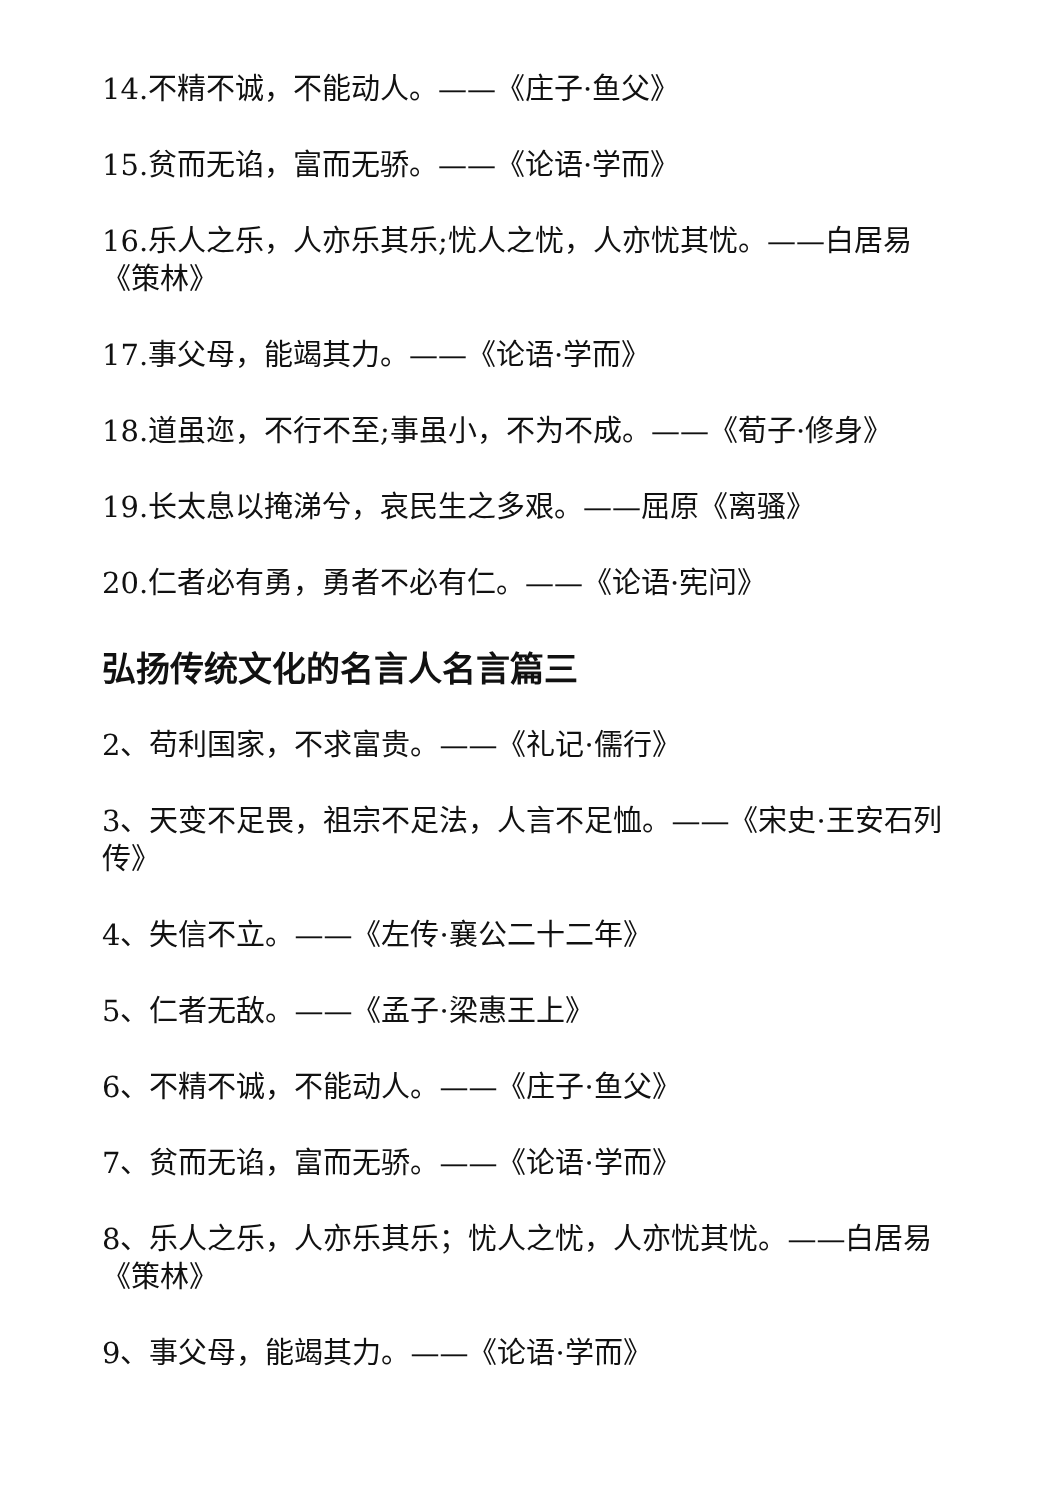14.不精不诚，不能动人。——《庄子·鱼父》
15.贫而无谄，富而无骄。——《论语·学而》
16.乐人之乐，人亦乐其乐;忧人之忧，人亦忧其忧。——白居易《策林》
17.事父母，能竭其力。——《论语·学而》
18.道虽迩，不行不至;事虽小，不为不成。——《荀子·修身》
19.长太息以掩涕兮，哀民生之多艰。——屈原《离骚》
20.仁者必有勇，勇者不必有仁。——《论语·宪问》
弘扬传统文化的名言人名言篇三
2、苟利国家，不求富贵。——《礼记·儒行》
3、天变不足畏，祖宗不足法，人言不足恤。——《宋史·王安石列传》
4、失信不立。——《左传·襄公二十二年》
5、仁者无敌。——《孟子·梁惠王上》
6、不精不诚，不能动人。——《庄子·鱼父》
7、贫而无谄，富而无骄。——《论语·学而》
8、乐人之乐，人亦乐其乐；忧人之忧，人亦忧其忧。——白居易《策林》
9、事父母，能竭其力。——《论语·学而》